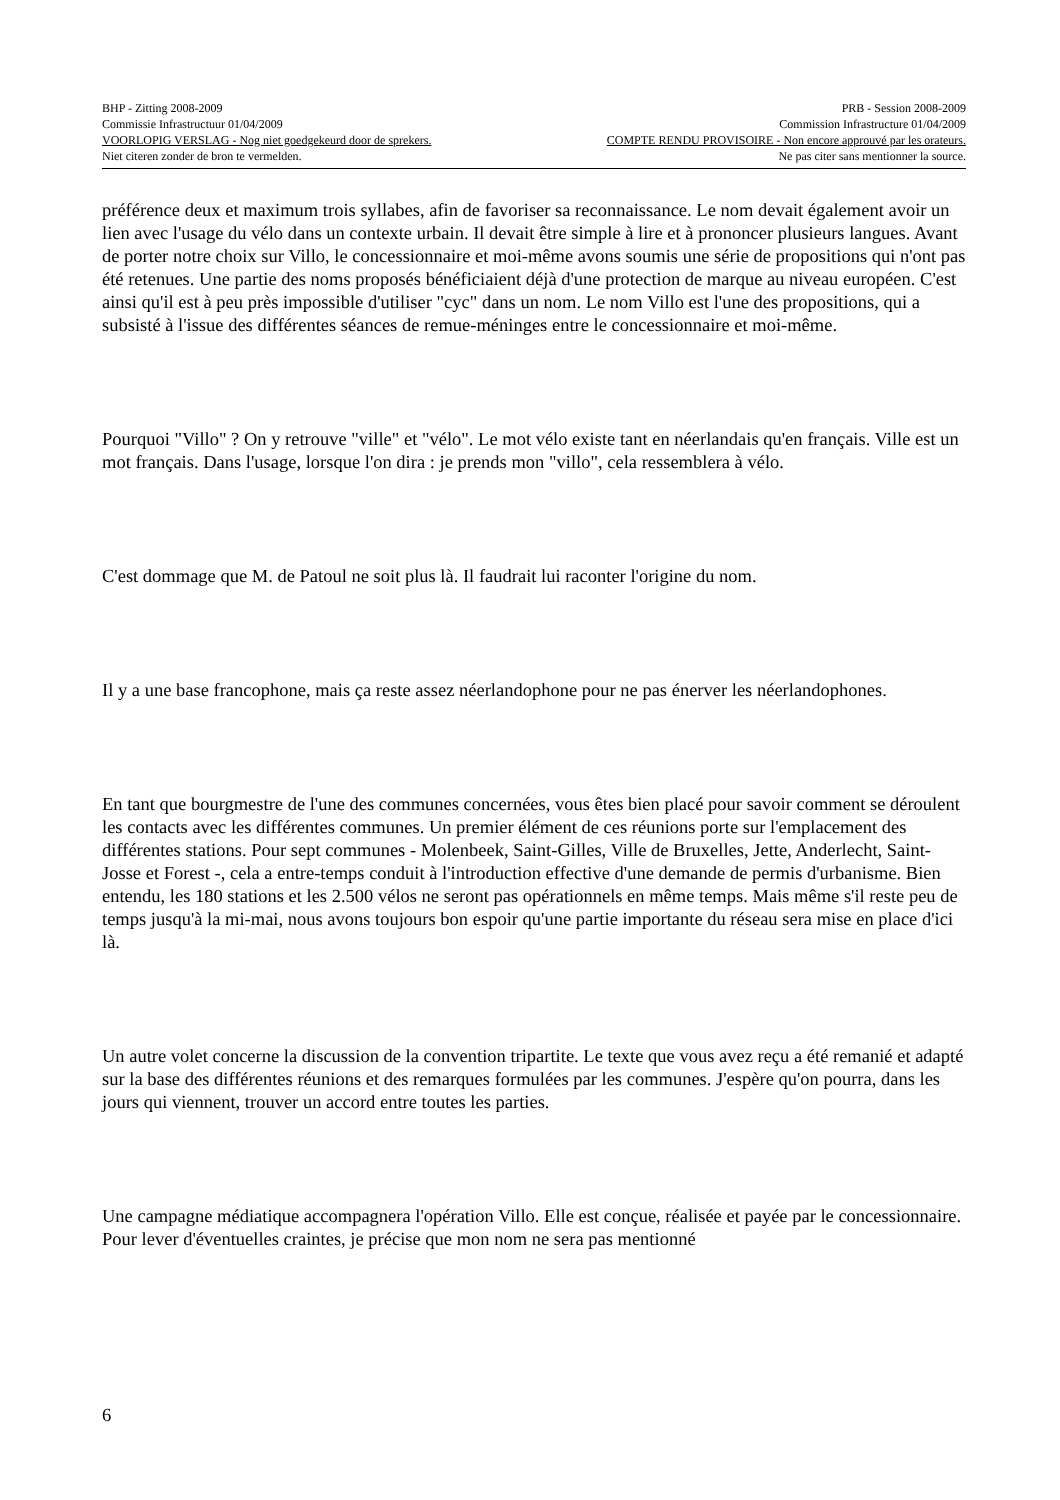BHP - Zitting 2008-2009 PRB - Session 2008-2009
Commissie Infrastructuur 01/04/2009 Commission Infrastructure 01/04/2009
VOORLOPIG VERSLAG - Nog niet goedgekeurd door de sprekers. COMPTE RENDU PROVISOIRE - Non encore approuvé par les orateurs.
Niet citeren zonder de bron te vermelden. Ne pas citer sans mentionner la source.
préférence deux et maximum trois syllabes, afin de favoriser sa reconnaissance. Le nom devait également avoir un lien avec l'usage du vélo dans un contexte urbain. Il devait être simple à lire et à prononcer plusieurs langues. Avant de porter notre choix sur Villo, le concessionnaire et moi-même avons soumis une série de propositions qui n'ont pas été retenues. Une partie des noms proposés bénéficiaient déjà d'une protection de marque au niveau européen. C'est ainsi qu'il est à peu près impossible d'utiliser "cyc" dans un nom. Le nom Villo est l'une des propositions, qui a subsisté à l'issue des différentes séances de remue-méninges entre le concessionnaire et moi-même.
Pourquoi "Villo" ? On y retrouve "ville" et "vélo". Le mot vélo existe tant en néerlandais qu'en français. Ville est un mot français. Dans l'usage, lorsque l'on dira : je prends mon "villo", cela ressemblera à vélo.
C'est dommage que M. de Patoul ne soit plus là. Il faudrait lui raconter l'origine du nom.
Il y a une base francophone, mais ça reste assez néerlandophone pour ne pas énerver les néerlandophones.
En tant que bourgmestre de l'une des communes concernées, vous êtes bien placé pour savoir comment se déroulent les contacts avec les différentes communes. Un premier élément de ces réunions porte sur l'emplacement des différentes stations. Pour sept communes - Molenbeek, Saint-Gilles, Ville de Bruxelles, Jette, Anderlecht, Saint-Josse et Forest -, cela a entre-temps conduit à l'introduction effective d'une demande de permis d'urbanisme. Bien entendu, les 180 stations et les 2.500 vélos ne seront pas opérationnels en même temps. Mais même s'il reste peu de temps jusqu'à la mi-mai, nous avons toujours bon espoir qu'une partie importante du réseau sera mise en place d'ici là.
Un autre volet concerne la discussion de la convention tripartite. Le texte que vous avez reçu a été remanié et adapté sur la base des différentes réunions et des remarques formulées par les communes. J'espère qu'on pourra, dans les jours qui viennent, trouver un accord entre toutes les parties.
Une campagne médiatique accompagnera l'opération Villo. Elle est conçue, réalisée et payée par le concessionnaire. Pour lever d'éventuelles craintes, je précise que mon nom ne sera pas mentionné
6